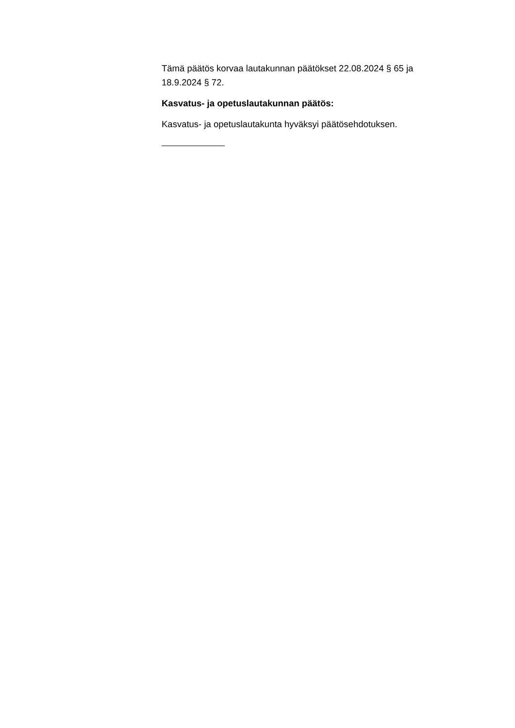Tämä päätös korvaa lautakunnan päätökset 22.08.2024 § 65 ja 18.9.2024 § 72.
Kasvatus- ja opetuslautakunnan päätös:
Kasvatus- ja opetuslautakunta hyväksyi päätösehdotuksen.